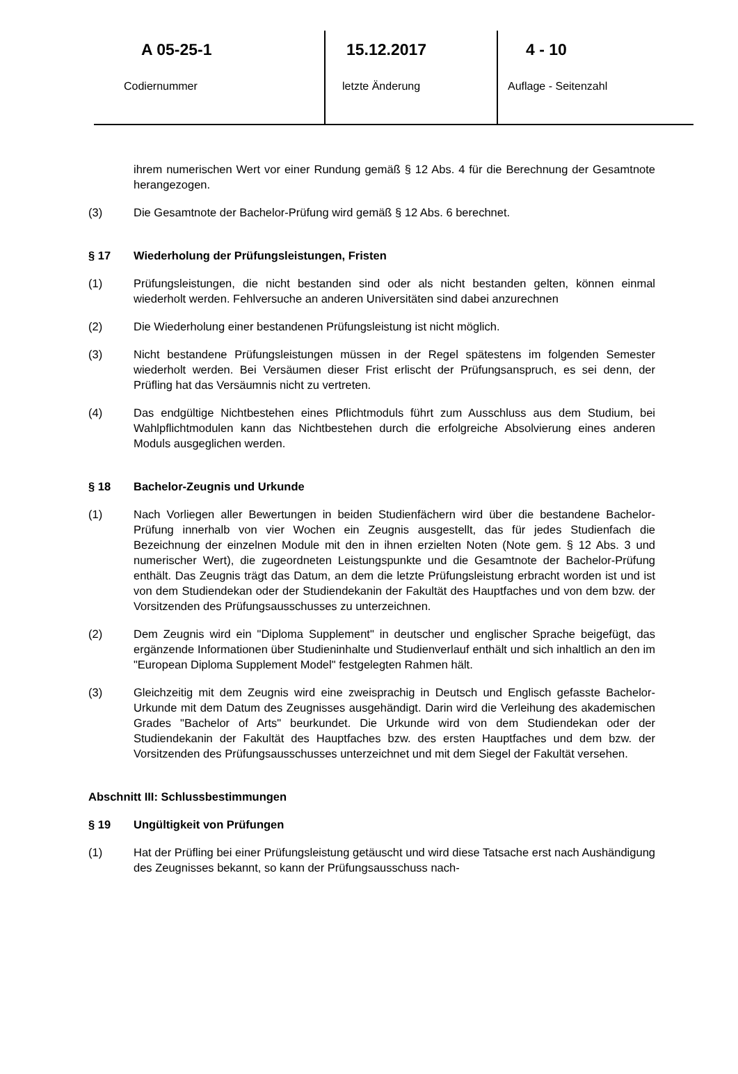A 05-25-1
Codiernummer
15.12.2017
letzte Änderung
4 - 10
Auflage - Seitenzahl
ihrem numerischen Wert vor einer Rundung gemäß § 12 Abs. 4 für die Berechnung der Gesamtnote herangezogen.
(3) Die Gesamtnote der Bachelor-Prüfung wird gemäß § 12 Abs. 6 berechnet.
§ 17 Wiederholung der Prüfungsleistungen, Fristen
(1) Prüfungsleistungen, die nicht bestanden sind oder als nicht bestanden gelten, können einmal wiederholt werden. Fehlversuche an anderen Universitäten sind dabei anzurechnen
(2) Die Wiederholung einer bestandenen Prüfungsleistung ist nicht möglich.
(3) Nicht bestandene Prüfungsleistungen müssen in der Regel spätestens im folgenden Semester wiederholt werden. Bei Versäumen dieser Frist erlischt der Prüfungsanspruch, es sei denn, der Prüfling hat das Versäumnis nicht zu vertreten.
(4) Das endgültige Nichtbestehen eines Pflichtmoduls führt zum Ausschluss aus dem Studium, bei Wahlpflichtmodulen kann das Nichtbestehen durch die erfolgreiche Absolvierung eines anderen Moduls ausgeglichen werden.
§ 18 Bachelor-Zeugnis und Urkunde
(1) Nach Vorliegen aller Bewertungen in beiden Studienfächern wird über die bestandene Bachelor-Prüfung innerhalb von vier Wochen ein Zeugnis ausgestellt, das für jedes Studienfach die Bezeichnung der einzelnen Module mit den in ihnen erzielten Noten (Note gem. § 12 Abs. 3 und numerischer Wert), die zugeordneten Leistungspunkte und die Gesamtnote der Bachelor-Prüfung enthält. Das Zeugnis trägt das Datum, an dem die letzte Prüfungsleistung erbracht worden ist und ist von dem Studiendekan oder der Studiendekanin der Fakultät des Hauptfaches und von dem bzw. der Vorsitzenden des Prüfungsausschusses zu unterzeichnen.
(2) Dem Zeugnis wird ein "Diploma Supplement" in deutscher und englischer Sprache beigefügt, das ergänzende Informationen über Studieninhalte und Studienverlauf enthält und sich inhaltlich an den im "European Diploma Supplement Model" festgelegten Rahmen hält.
(3) Gleichzeitig mit dem Zeugnis wird eine zweisprachig in Deutsch und Englisch gefasste Bachelor-Urkunde mit dem Datum des Zeugnisses ausgehändigt. Darin wird die Verleihung des akademischen Grades "Bachelor of Arts" beurkundet. Die Urkunde wird von dem Studiendekan oder der Studiendekanin der Fakultät des Hauptfaches bzw. des ersten Hauptfaches und dem bzw. der Vorsitzenden des Prüfungsausschusses unterzeichnet und mit dem Siegel der Fakultät versehen.
Abschnitt III: Schlussbestimmungen
§ 19 Ungültigkeit von Prüfungen
(1) Hat der Prüfling bei einer Prüfungsleistung getäuscht und wird diese Tatsache erst nach Aushändigung des Zeugnisses bekannt, so kann der Prüfungsausschuss nach-